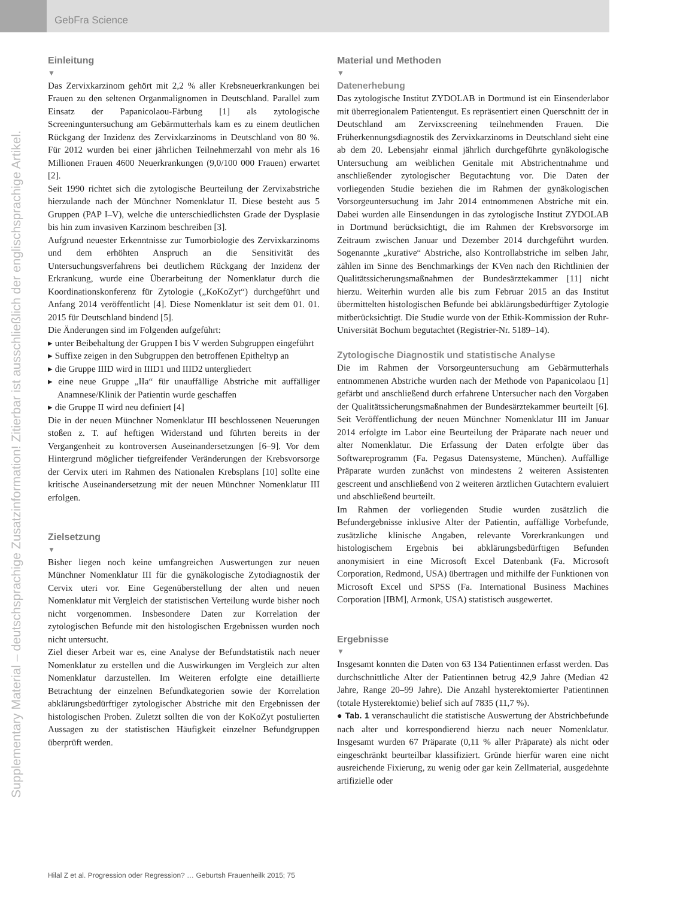GebFra Science
Supplementary Material – deutschsprachige Zusatzinformation! Zitierbar ist ausschließlich der englischsprachige Artikel.
Einleitung
▼
Das Zervixkarzinom gehört mit 2,2 % aller Krebsneuerkrankungen bei Frauen zu den seltenen Organmalignomen in Deutschland. Parallel zum Einsatz der Papanicolaou-Färbung [1] als zytologische Screeninguntersuchung am Gebärmutterhals kam es zu einem deutlichen Rückgang der Inzidenz des Zervixkarzinoms in Deutschland von 80 %. Für 2012 wurden bei einer jährlichen Teilnehmerzahl von mehr als 16 Millionen Frauen 4600 Neuerkrankungen (9,0/100 000 Frauen) erwartet [2].
Seit 1990 richtet sich die zytologische Beurteilung der Zervixabstriche hierzulande nach der Münchner Nomenklatur II. Diese besteht aus 5 Gruppen (PAP I–V), welche die unterschiedlichsten Grade der Dysplasie bis hin zum invasiven Karzinom beschreiben [3].
Aufgrund neuester Erkenntnisse zur Tumorbiologie des Zervixkarzinoms und dem erhöhten Anspruch an die Sensitivität des Untersuchungsverfahrens bei deutlichem Rückgang der Inzidenz der Erkrankung, wurde eine Überarbeitung der Nomenklatur durch die Koordinationskonferenz für Zytologie („KoKoZyt“) durchgeführt und Anfang 2014 veröffentlicht [4]. Diese Nomenklatur ist seit dem 01. 01. 2015 für Deutschland bindend [5].
Die Änderungen sind im Folgenden aufgeführt:
▸ unter Beibehaltung der Gruppen I bis V werden Subgruppen eingeführt
▸ Suffixe zeigen in den Subgruppen den betroffenen Epitheltyp an
▸ die Gruppe IIID wird in IIID1 und IIID2 untergliedert
▸ eine neue Gruppe „IIa“ für unauffällige Abstriche mit auffälliger Anamnese/Klinik der Patientin wurde geschaffen
▸ die Gruppe II wird neu definiert [4]
Die in der neuen Münchner Nomenklatur III beschlossenen Neuerungen stoßen z. T. auf heftigen Widerstand und führten bereits in der Vergangenheit zu kontroversen Auseinandersetzungen [6–9]. Vor dem Hintergrund möglicher tiefgreifender Veränderungen der Krebsvorsorge der Cervix uteri im Rahmen des Nationalen Krebsplans [10] sollte eine kritische Auseinandersetzung mit der neuen Münchner Nomenklatur III erfolgen.
Zielsetzung
▼
Bisher liegen noch keine umfangreichen Auswertungen zur neuen Münchner Nomenklatur III für die gynäkologische Zytodiagnostik der Cervix uteri vor. Eine Gegenüberstellung der alten und neuen Nomenklatur mit Vergleich der statistischen Verteilung wurde bisher noch nicht vorgenommen. Insbesondere Daten zur Korrelation der zytologischen Befunde mit den histologischen Ergebnissen wurden noch nicht untersucht.
Ziel dieser Arbeit war es, eine Analyse der Befundstatistik nach neuer Nomenklatur zu erstellen und die Auswirkungen im Vergleich zur alten Nomenklatur darzustellen. Im Weiteren erfolgte eine detaillierte Betrachtung der einzelnen Befundkategorien sowie der Korrelation abklärungsbedürftiger zytologischer Abstriche mit den Ergebnissen der histologischen Proben. Zuletzt sollten die von der KoKoZyt postulierten Aussagen zu der statistischen Häufigkeit einzelner Befundgruppen überprüft werden.
Material und Methoden
▼
Datenerhebung
Das zytologische Institut ZYDOLAB in Dortmund ist ein Einsenderlabor mit überregionalem Patientengut. Es repräsentiert einen Querschnitt der in Deutschland am Zervixscreening teilnehmenden Frauen. Die Früherkennungsdiagnostik des Zervixkarzinoms in Deutschland sieht eine ab dem 20. Lebensjahr einmal jährlich durchgeführte gynäkologische Untersuchung am weiblichen Genitale mit Abstrichentnahme und anschließender zytologischer Begutachtung vor. Die Daten der vorliegenden Studie beziehen die im Rahmen der gynäkologischen Vorsorgeuntersuchung im Jahr 2014 entnommenen Abstriche mit ein. Dabei wurden alle Einsendungen in das zytologische Institut ZYDOLAB in Dortmund berücksichtigt, die im Rahmen der Krebsvorsorge im Zeitraum zwischen Januar und Dezember 2014 durchgeführt wurden. Sogenannte „kurative“ Abstriche, also Kontrollabstriche im selben Jahr, zählen im Sinne des Benchmarkings der KVen nach den Richtlinien der Qualitätssicherungsmaßnahmen der Bundesärztekammer [11] nicht hierzu. Weiterhin wurden alle bis zum Februar 2015 an das Institut übermittelten histologischen Befunde bei abklärungsbedürftiger Zytologie mitberücksichtigt. Die Studie wurde von der Ethik-Kommission der Ruhr-Universität Bochum begutachtet (Registrier-Nr. 5189–14).
Zytologische Diagnostik und statistische Analyse
Die im Rahmen der Vorsorgeuntersuchung am Gebärmutterhals entnommenen Abstriche wurden nach der Methode von Papanicolaou [1] gefärbt und anschließend durch erfahrene Untersucher nach den Vorgaben der Qualitätssicherungsmaßnahmen der Bundesärztekammer beurteilt [6]. Seit Veröffentlichung der neuen Münchner Nomenklatur III im Januar 2014 erfolgte im Labor eine Beurteilung der Präparate nach neuer und alter Nomenklatur. Die Erfassung der Daten erfolgte über das Softwareprogramm (Fa. Pegasus Datensysteme, München). Auffällige Präparate wurden zunächst von mindestens 2 weiteren Assistenten gescreent und anschließend von 2 weiteren ärztlichen Gutachtern evaluiert und abschließend beurteilt.
Im Rahmen der vorliegenden Studie wurden zusätzlich die Befundergebnisse inklusive Alter der Patientin, auffällige Vorbefunde, zusätzliche klinische Angaben, relevante Vorerkrankungen und histologischem Ergebnis bei abklärungsbedürftigen Befunden anonymisiert in eine Microsoft Excel Datenbank (Fa. Microsoft Corporation, Redmond, USA) übertragen und mithilfe der Funktionen von Microsoft Excel und SPSS (Fa. International Business Machines Corporation [IBM], Armonk, USA) statistisch ausgewertet.
Ergebnisse
▼
Insgesamt konnten die Daten von 63 134 Patientinnen erfasst werden. Das durchschnittliche Alter der Patientinnen betrug 42,9 Jahre (Median 42 Jahre, Range 20–99 Jahre). Die Anzahl hysterektomierter Patientinnen (totale Hysterektomie) belief sich auf 7835 (11,7 %).
● Tab. 1 veranschaulicht die statistische Auswertung der Abstrichbefunde nach alter und korrespondierend hierzu nach neuer Nomenklatur. Insgesamt wurden 67 Präparate (0,11 % aller Präparate) als nicht oder eingeschränkt beurteilbar klassifiziert. Gründe hierfür waren eine nicht ausreichende Fixierung, zu wenig oder gar kein Zellmaterial, ausgedehnte artifizielle oder
Hilal Z et al. Progression oder Regression? … Geburtsh Frauenheilk 2015; 75